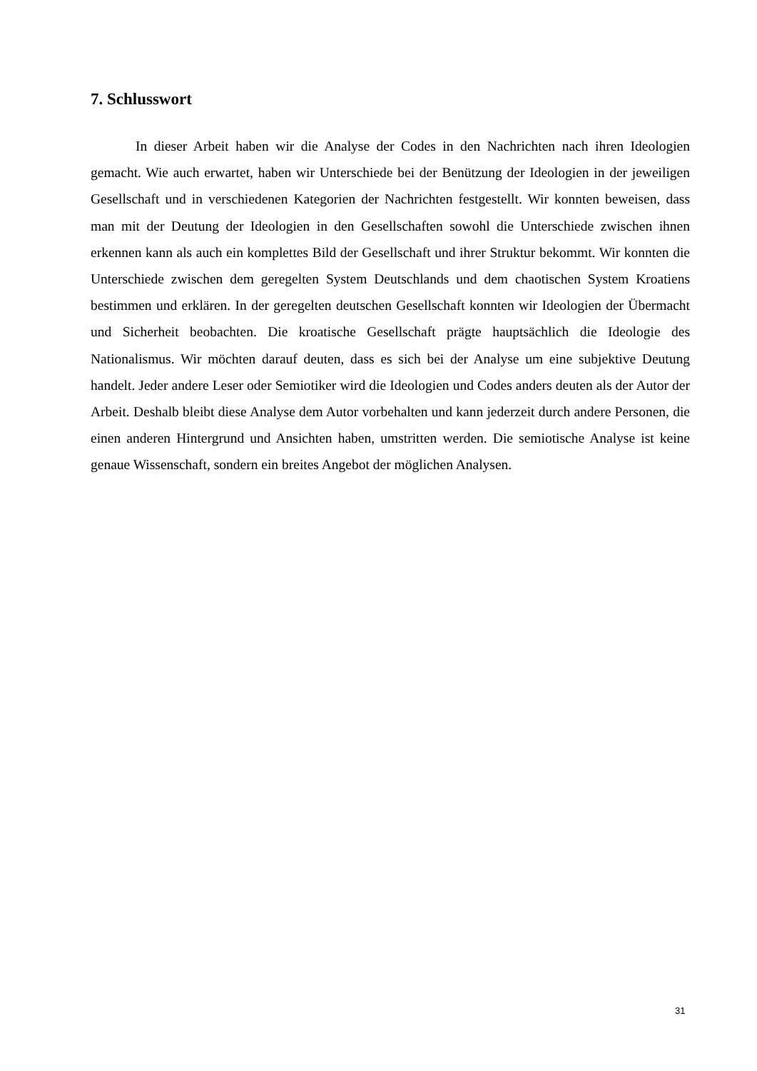7. Schlusswort
In dieser Arbeit haben wir die Analyse der Codes in den Nachrichten nach ihren Ideologien gemacht. Wie auch erwartet, haben wir Unterschiede bei der Benützung der Ideologien in der jeweiligen Gesellschaft und in verschiedenen Kategorien der Nachrichten festgestellt. Wir konnten beweisen, dass man mit der Deutung der Ideologien in den Gesellschaften sowohl die Unterschiede zwischen ihnen erkennen kann als auch ein komplettes Bild der Gesellschaft und ihrer Struktur bekommt. Wir konnten die Unterschiede zwischen dem geregelten System Deutschlands und dem chaotischen System Kroatiens bestimmen und erklären. In der geregelten deutschen Gesellschaft konnten wir Ideologien der Übermacht und Sicherheit beobachten. Die kroatische Gesellschaft prägte hauptsächlich die Ideologie des Nationalismus. Wir möchten darauf deuten, dass es sich bei der Analyse um eine subjektive Deutung handelt. Jeder andere Leser oder Semiotiker wird die Ideologien und Codes anders deuten als der Autor der Arbeit. Deshalb bleibt diese Analyse dem Autor vorbehalten und kann jederzeit durch andere Personen, die einen anderen Hintergrund und Ansichten haben, umstritten werden. Die semiotische Analyse ist keine genaue Wissenschaft, sondern ein breites Angebot der möglichen Analysen.
31